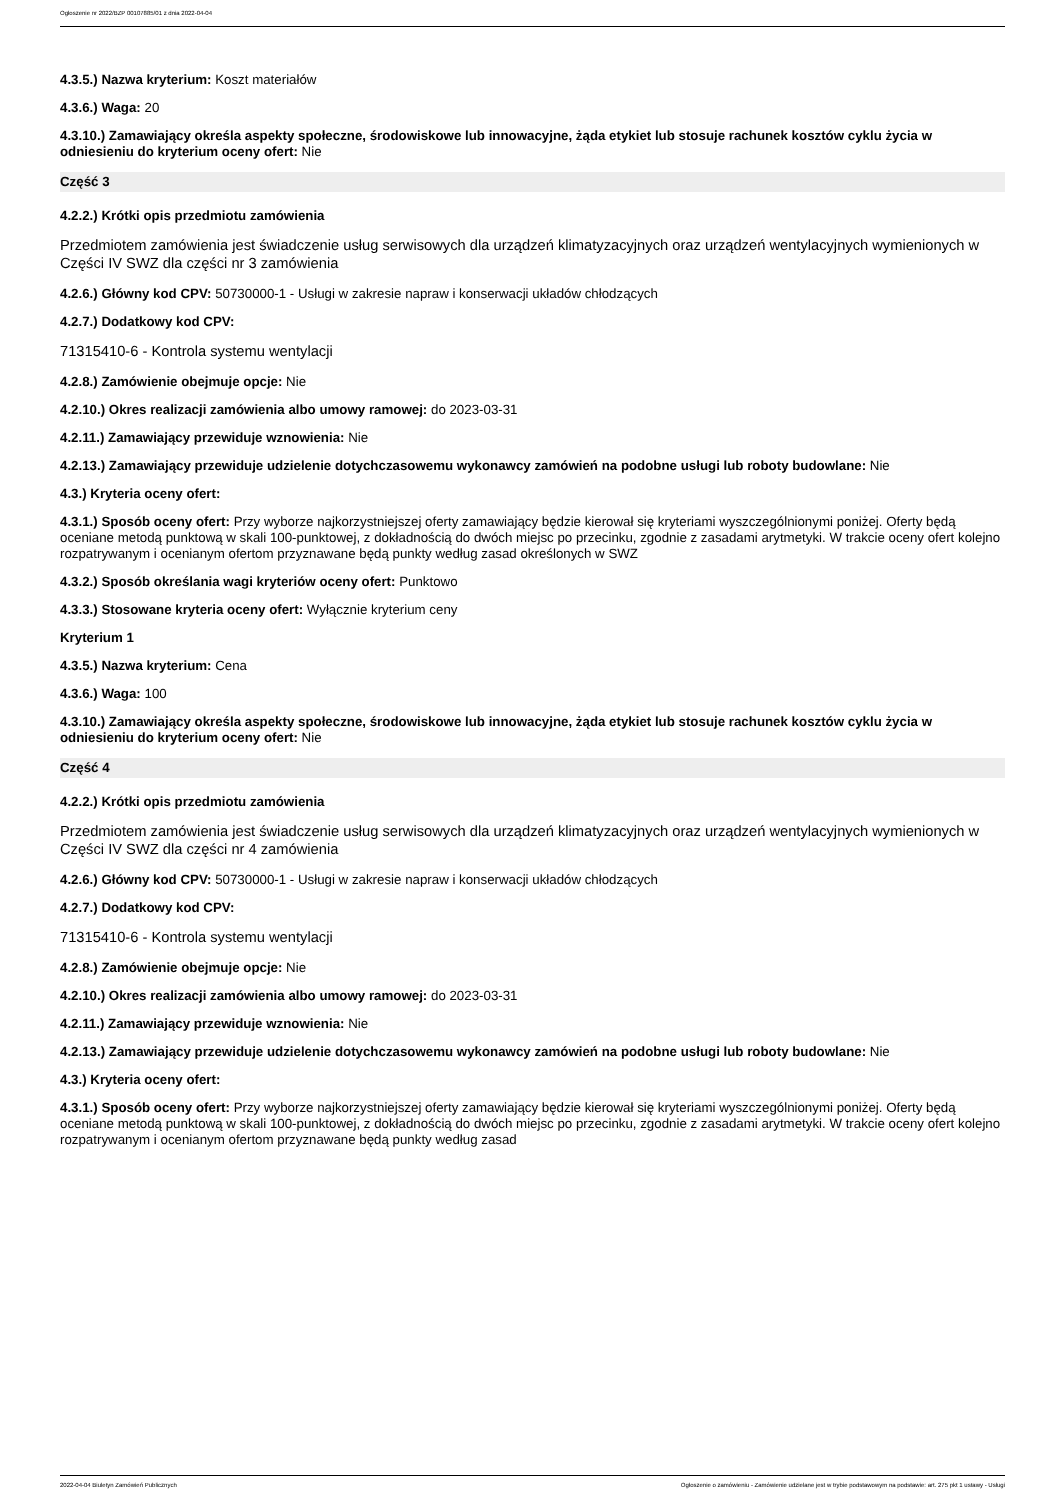Ogłoszenie nr 2022/BZP 00107885/01 z dnia 2022-04-04
4.3.5.) Nazwa kryterium: Koszt materiałów
4.3.6.) Waga: 20
4.3.10.) Zamawiający określa aspekty społeczne, środowiskowe lub innowacyjne, żąda etykiet lub stosuje rachunek kosztów cyklu życia w odniesieniu do kryterium oceny ofert: Nie
Część 3
4.2.2.) Krótki opis przedmiotu zamówienia
Przedmiotem zamówienia jest świadczenie usług serwisowych dla urządzeń klimatyzacyjnych oraz urządzeń wentylacyjnych wymienionych w Części IV SWZ dla części nr 3 zamówienia
4.2.6.) Główny kod CPV: 50730000-1 - Usługi w zakresie napraw i konserwacji układów chłodzących
4.2.7.) Dodatkowy kod CPV:
71315410-6 - Kontrola systemu wentylacji
4.2.8.) Zamówienie obejmuje opcje: Nie
4.2.10.) Okres realizacji zamówienia albo umowy ramowej: do 2023-03-31
4.2.11.) Zamawiający przewiduje wznowienia: Nie
4.2.13.) Zamawiający przewiduje udzielenie dotychczasowemu wykonawcy zamówień na podobne usługi lub roboty budowlane: Nie
4.3.) Kryteria oceny ofert:
4.3.1.) Sposób oceny ofert: Przy wyborze najkorzystniejszej oferty zamawiający będzie kierował się kryteriami wyszczególnionymi poniżej. Oferty będą oceniane metodą punktową w skali 100-punktowej, z dokładnością do dwóch miejsc po przecinku, zgodnie z zasadami arytmetyki. W trakcie oceny ofert kolejno rozpatrywanym i ocenianym ofertom przyznawane będą punkty według zasad określonych w SWZ
4.3.2.) Sposób określania wagi kryteriów oceny ofert: Punktowo
4.3.3.) Stosowane kryteria oceny ofert: Wyłącznie kryterium ceny
Kryterium 1
4.3.5.) Nazwa kryterium: Cena
4.3.6.) Waga: 100
4.3.10.) Zamawiający określa aspekty społeczne, środowiskowe lub innowacyjne, żąda etykiet lub stosuje rachunek kosztów cyklu życia w odniesieniu do kryterium oceny ofert: Nie
Część 4
4.2.2.) Krótki opis przedmiotu zamówienia
Przedmiotem zamówienia jest świadczenie usług serwisowych dla urządzeń klimatyzacyjnych oraz urządzeń wentylacyjnych wymienionych w Części IV SWZ dla części nr 4 zamówienia
4.2.6.) Główny kod CPV: 50730000-1 - Usługi w zakresie napraw i konserwacji układów chłodzących
4.2.7.) Dodatkowy kod CPV:
71315410-6 - Kontrola systemu wentylacji
4.2.8.) Zamówienie obejmuje opcje: Nie
4.2.10.) Okres realizacji zamówienia albo umowy ramowej: do 2023-03-31
4.2.11.) Zamawiający przewiduje wznowienia: Nie
4.2.13.) Zamawiający przewiduje udzielenie dotychczasowemu wykonawcy zamówień na podobne usługi lub roboty budowlane: Nie
4.3.) Kryteria oceny ofert:
4.3.1.) Sposób oceny ofert: Przy wyborze najkorzystniejszej oferty zamawiający będzie kierował się kryteriami wyszczególnionymi poniżej. Oferty będą oceniane metodą punktową w skali 100-punktowej, z dokładnością do dwóch miejsc po przecinku, zgodnie z zasadami arytmetyki. W trakcie oceny ofert kolejno rozpatrywanym i ocenianym ofertom przyznawane będą punkty według zasad
2022-04-04 Biuletyn Zamówień Publicznych Ogłoszenie o zamówieniu - Zamówienie udzielane jest w trybie podstawowym na podstawie: art. 275 pkt 1 ustawy - Usługi